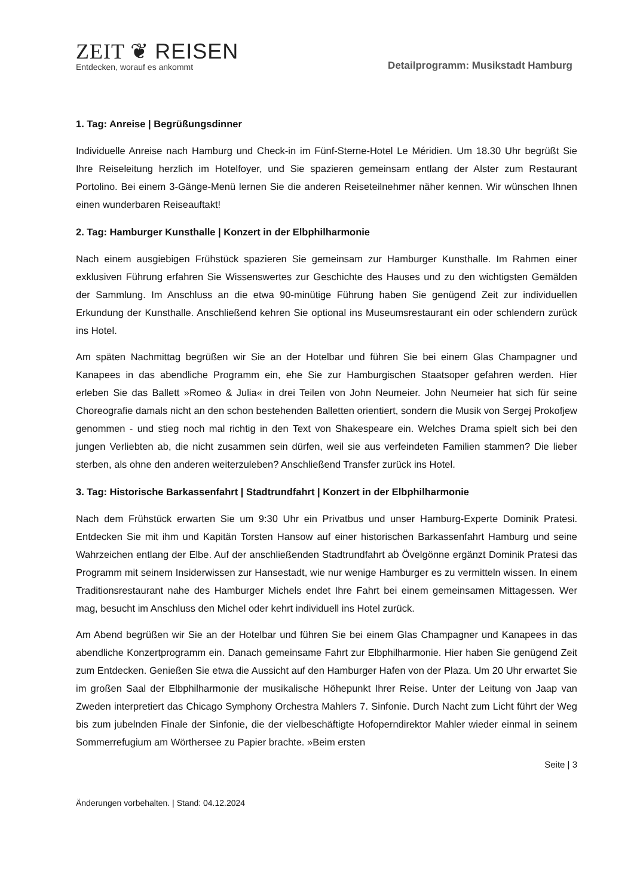ZEIT ❦ REISEN
Entdecken, worauf es ankommt
Detailprogramm: Musikstadt Hamburg
1. Tag: Anreise | Begrüßungsdinner
Individuelle Anreise nach Hamburg und Check-in im Fünf-Sterne-Hotel Le Méridien. Um 18.30 Uhr begrüßt Sie Ihre Reiseleitung herzlich im Hotelfoyer, und Sie spazieren gemeinsam entlang der Alster zum Restaurant Portolino. Bei einem 3-Gänge-Menü lernen Sie die anderen Reiseteilnehmer näher kennen. Wir wünschen Ihnen einen wunderbaren Reiseauftakt!
2. Tag: Hamburger Kunsthalle | Konzert in der Elbphilharmonie
Nach einem ausgiebigen Frühstück spazieren Sie gemeinsam zur Hamburger Kunsthalle. Im Rahmen einer exklusiven Führung erfahren Sie Wissenswertes zur Geschichte des Hauses und zu den wichtigsten Gemälden der Sammlung. Im Anschluss an die etwa 90-minütige Führung haben Sie genügend Zeit zur individuellen Erkundung der Kunsthalle. Anschließend kehren Sie optional ins Museumsrestaurant ein oder schlendern zurück ins Hotel.
Am späten Nachmittag begrüßen wir Sie an der Hotelbar und führen Sie bei einem Glas Champagner und Kanapees in das abendliche Programm ein, ehe Sie zur Hamburgischen Staatsoper gefahren werden. Hier erleben Sie das Ballett »Romeo & Julia« in drei Teilen von John Neumeier. John Neumeier hat sich für seine Choreografie damals nicht an den schon bestehenden Balletten orientiert, sondern die Musik von Sergej Prokofjew genommen - und stieg noch mal richtig in den Text von Shakespeare ein. Welches Drama spielt sich bei den jungen Verliebten ab, die nicht zusammen sein dürfen, weil sie aus verfeindeten Familien stammen? Die lieber sterben, als ohne den anderen weiterzuleben? Anschließend Transfer zurück ins Hotel.
3. Tag: Historische Barkassenfahrt | Stadtrundfahrt | Konzert in der Elbphilharmonie
Nach dem Frühstück erwarten Sie um 9:30 Uhr ein Privatbus und unser Hamburg-Experte Dominik Pratesi. Entdecken Sie mit ihm und Kapitän Torsten Hansow auf einer historischen Barkassenfahrt Hamburg und seine Wahrzeichen entlang der Elbe. Auf der anschließenden Stadtrundfahrt ab Övelgönne ergänzt Dominik Pratesi das Programm mit seinem Insiderwissen zur Hansestadt, wie nur wenige Hamburger es zu vermitteln wissen. In einem Traditionsrestaurant nahe des Hamburger Michels endet Ihre Fahrt bei einem gemeinsamen Mittagessen. Wer mag, besucht im Anschluss den Michel oder kehrt individuell ins Hotel zurück.
Am Abend begrüßen wir Sie an der Hotelbar und führen Sie bei einem Glas Champagner und Kanapees in das abendliche Konzertprogramm ein. Danach gemeinsame Fahrt zur Elbphilharmonie. Hier haben Sie genügend Zeit zum Entdecken. Genießen Sie etwa die Aussicht auf den Hamburger Hafen von der Plaza. Um 20 Uhr erwartet Sie im großen Saal der Elbphilharmonie der musikalische Höhepunkt Ihrer Reise. Unter der Leitung von Jaap van Zweden interpretiert das Chicago Symphony Orchestra Mahlers 7. Sinfonie. Durch Nacht zum Licht führt der Weg bis zum jubelnden Finale der Sinfonie, die der vielbeschäftigte Hofoperndirektor Mahler wieder einmal in seinem Sommerrefugium am Wörthersee zu Papier brachte. »Beim ersten
Seite | 3
Änderungen vorbehalten. | Stand: 04.12.2024